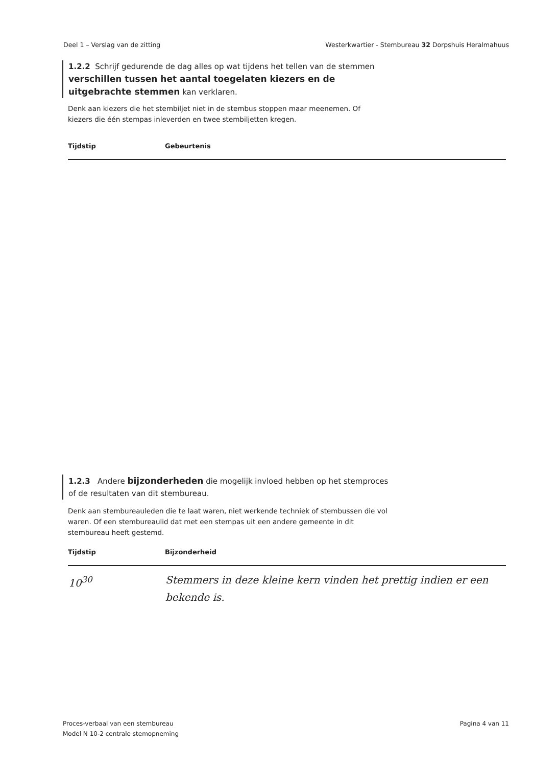Deel 1 – Verslag van de zitting Westerkwartier - Stembureau 32 Dorpshuis Heralmahuus
1.2.2 Schrijf gedurende de dag alles op wat tijdens het tellen van de stemmen verschillen tussen het aantal toegelaten kiezers en de uitgebrachte stemmen kan verklaren.
Denk aan kiezers die het stembiljet niet in de stembus stoppen maar meenemen. Of kiezers die één stempas inleverden en twee stembiljetten kregen.
| Tijdstip | Gebeurtenis |
| --- | --- |
1.2.3 Andere bijzonderheden die mogelijk invloed hebben op het stemproces of de resultaten van dit stembureau.
Denk aan stembureauleden die te laat waren, niet werkende techniek of stembussen die vol waren. Of een stembureaulid dat met een stempas uit een andere gemeente in dit stembureau heeft gestemd.
| Tijdstip | Bijzonderheid |
| --- | --- |
| 10<sup>30</sup> | Stemmers in deze kleine kern vinden het prettig indien er een bekende is. |
Proces-verbaal van een stembureau
Model N 10-2 centrale stemopneming Pagina 4 van 11